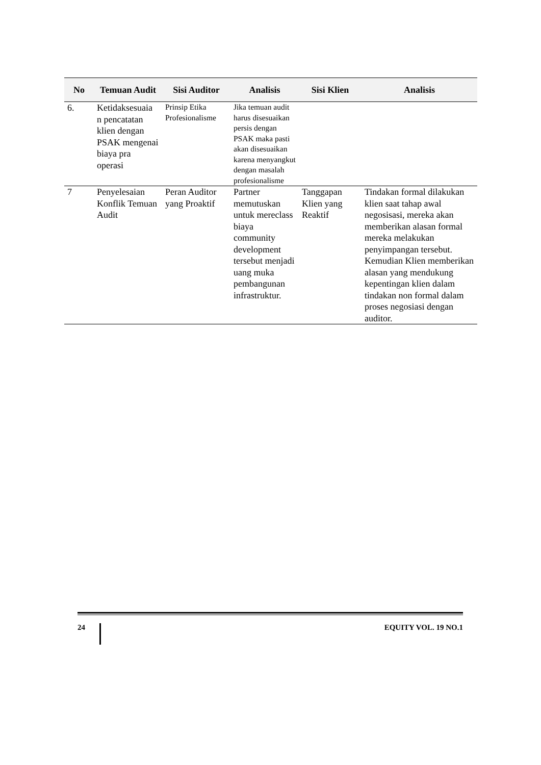| No | Temuan Audit | Sisi Auditor | Analisis | Sisi Klien | Analisis |
| --- | --- | --- | --- | --- | --- |
| 6. | Ketidaksesuaia n pencatatan klien dengan PSAK mengenai biaya pra operasi | Prinsip Etika Profesionalisme | Jika temuan audit harus disesuaikan persis dengan PSAK maka pasti akan disesuaikan karena menyangkut dengan masalah profesionalisme | | |
| 7 | Penyelesaian Konflik Temuan Audit | Peran Auditor yang Proaktif | Partner memutuskan untuk mereclass biaya community development tersebut menjadi uang muka pembangunan infrastruktur. | Tanggapan Klien yang Reaktif | Tindakan formal dilakukan klien saat tahap awal negosisasi, mereka akan memberikan alasan formal mereka melakukan penyimpangan tersebut. Kemudian Klien memberikan alasan yang mendukung kepentingan klien dalam tindakan non formal dalam proses negosiasi dengan auditor. |
24 EQUITY VOL. 19 NO.1